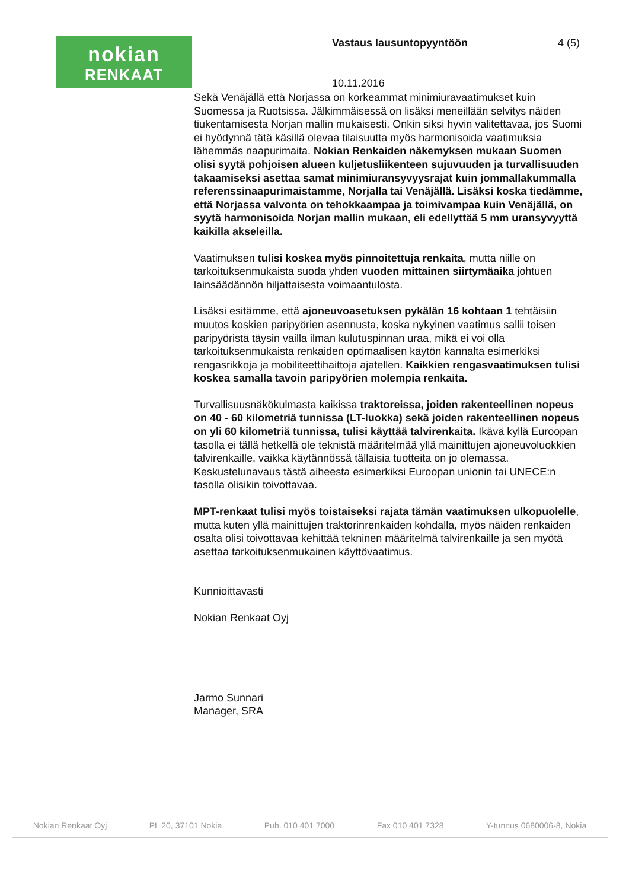nokian
RENKAAT
Vastaus lausuntopyyntöön 4 (5)
10.11.2016
Sekä Venäjällä että Norjassa on korkeammat minimiuravaatimukset kuin Suomessa ja Ruotsissa. Jälkimmäisessä on lisäksi meneillään selvitys näiden tiukentamisesta Norjan mallin mukaisesti. Onkin siksi hyvin valitettavaa, jos Suomi ei hyödynnä tätä käsillä olevaa tilaisuutta myös harmonisoida vaatimuksia lähemmäs naapurimaita. Nokian Renkaiden näkemyksen mukaan Suomen olisi syytä pohjoisen alueen kuljetusliikenteen sujuvuuden ja turvallisuuden takaamiseksi asettaa samat minimiuransyvyysrajat kuin jommallakummalla referenssinaapurimaistamme, Norjalla tai Venäjällä. Lisäksi koska tiedämme, että Norjassa valvonta on tehokkaampaa ja toimivampaa kuin Venäjällä, on syytä harmonisoida Norjan mallin mukaan, eli edellyttää 5 mm uransyvyyttä kaikilla akseleilla.
Vaatimuksen tulisi koskea myös pinnoitettuja renkaita, mutta niille on tarkoituksenmukaista suoda yhden vuoden mittainen siirtymäaika johtuen lainsäädännön hiljattaisesta voimaantulosta.
Lisäksi esitämme, että ajoneuvoasetuksen pykälän 16 kohtaan 1 tehtäisiin muutos koskien paripyörien asennusta, koska nykyinen vaatimus sallii toisen paripyöristä täysin vailla ilman kulutuspinnan uraa, mikä ei voi olla tarkoituksenmukaista renkaiden optimaalisen käytön kannalta esimerkiksi rengasrikkoja ja mobiliteettihaittoja ajatellen. Kaikkien rengasvaatimuksen tulisi koskea samalla tavoin paripyörien molempia renkaita.
Turvallisuusnäkökulmasta kaikissa traktoreissa, joiden rakenteellinen nopeus on 40 - 60 kilometriä tunnissa (LT-luokka) sekä joiden rakenteellinen nopeus on yli 60 kilometriä tunnissa, tulisi käyttää talvirenkaita. Ikävä kyllä Euroopan tasolla ei tällä hetkellä ole teknistä määritelmää yllä mainittujen ajoneuvoluokkien talvirenkaille, vaikka käytännössä tällaisia tuotteita on jo olemassa. Keskustelunavaus tästä aiheesta esimerkiksi Euroopan unionin tai UNECE:n tasolla olisikin toivottavaa.
MPT-renkaat tulisi myös toistaiseksi rajata tämän vaatimuksen ulkopuolelle, mutta kuten yllä mainittujen traktorinrenkaiden kohdalla, myös näiden renkaiden osalta olisi toivottavaa kehittää tekninen määritelmä talvirenkaille ja sen myötä asettaa tarkoituksenmukainen käyttövaatimus.
Kunnioittavasti
Nokian Renkaat Oyj
Jarmo Sunnari
Manager, SRA
Nokian Renkaat Oyj PL 20, 37101 Nokia Puh. 010 401 7000 Fax 010 401 7328 Y-tunnus 0680006-8, Nokia